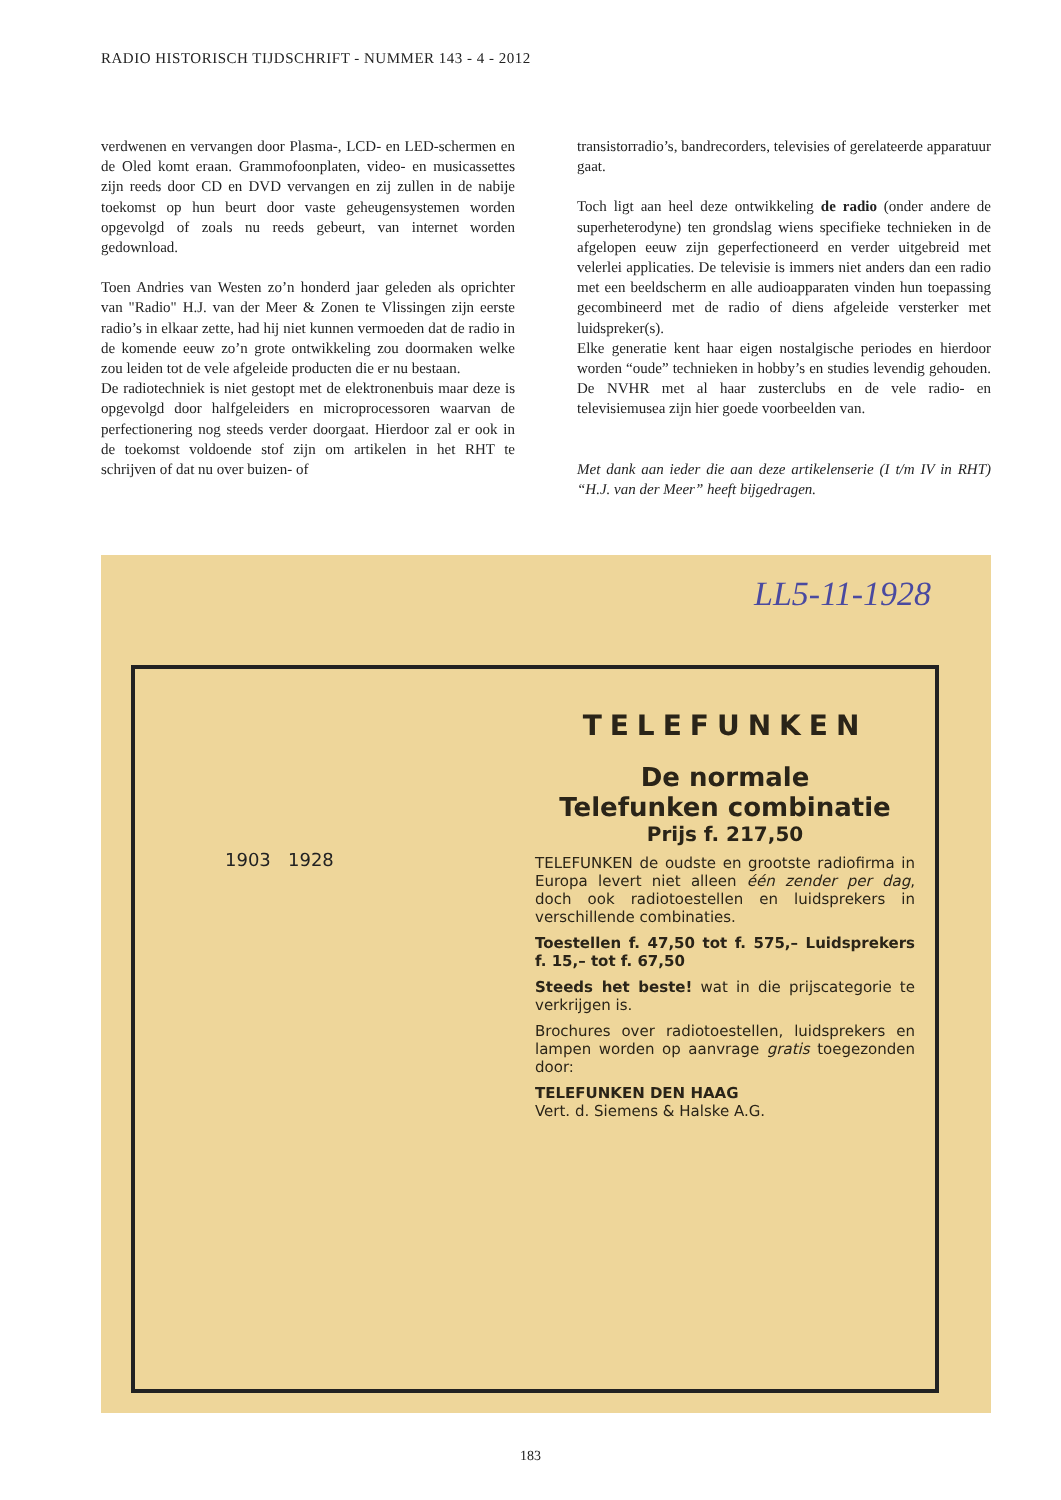RADIO HISTORISCH TIJDSCHRIFT - NUMMER 143 - 4 - 2012
verdwenen en vervangen door Plasma-, LCD- en LED-schermen en de Oled komt eraan. Grammofoonplaten, video- en musicassettes zijn reeds door CD en DVD vervangen en zij zullen in de nabije toekomst op hun beurt door vaste geheugensystemen worden opgevolgd of zoals nu reeds gebeurt, van internet worden gedownload.
Toen Andries van Westen zo’n honderd jaar geleden als oprichter van "Radio" H.J. van der Meer & Zonen te Vlissingen zijn eerste radio’s in elkaar zette, had hij niet kunnen vermoeden dat de radio in de komende eeuw zo’n grote ontwikkeling zou doormaken welke zou leiden tot de vele afgeleide producten die er nu bestaan.
De radiotechniek is niet gestopt met de elektronenbuis maar deze is opgevolgd door halfgeleiders en microprocessoren waarvan de perfectionering nog steeds verder doorgaat. Hierdoor zal er ook in de toekomst voldoende stof zijn om artikelen in het RHT te schrijven of dat nu over buizen- of
transistorradio’s, bandrecorders, televisies of gerelateerde apparatuur gaat.
Toch ligt aan heel deze ontwikkeling de radio (onder andere de superheterodyne) ten grondslag wiens specifieke technieken in de afgelopen eeuw zijn geperfectioneerd en verder uitgebreid met velerlei applicaties. De televisie is immers niet anders dan een radio met een beeldscherm en alle audioapparaten vinden hun toepassing gecombineerd met de radio of diens afgeleide versterker met luidspreker(s).
Elke generatie kent haar eigen nostalgische periodes en hierdoor worden “oude” technieken in hobby’s en studies levendig gehouden. De NVHR met al haar zusterclubs en de vele radio- en televisiemusea zijn hier goede voorbeelden van.
Met dank aan ieder die aan deze artikelenserie (I t/m IV in RHT) “H.J. van der Meer” heeft bijgedragen.
LL5-11-1928
1903 1928
TELEFUNKEN
De normale
Telefunken combinatie
Prijs f. 217,50
TELEFUNKEN de oudste en grootste radiofirma in Europa levert niet alleen één zender per dag, doch ook radiotoestellen en luidsprekers in verschillende combinaties.
Toestellen f. 47,50 tot f. 575,– Luidsprekers f. 15,– tot f. 67,50
Steeds het beste! wat in die prijscategorie te verkrijgen is.
Brochures over radiotoestellen, luidsprekers en lampen worden op aanvrage gratis toegezonden door:
TELEFUNKEN DEN HAAG
Vert. d. Siemens & Halske A.G.
183